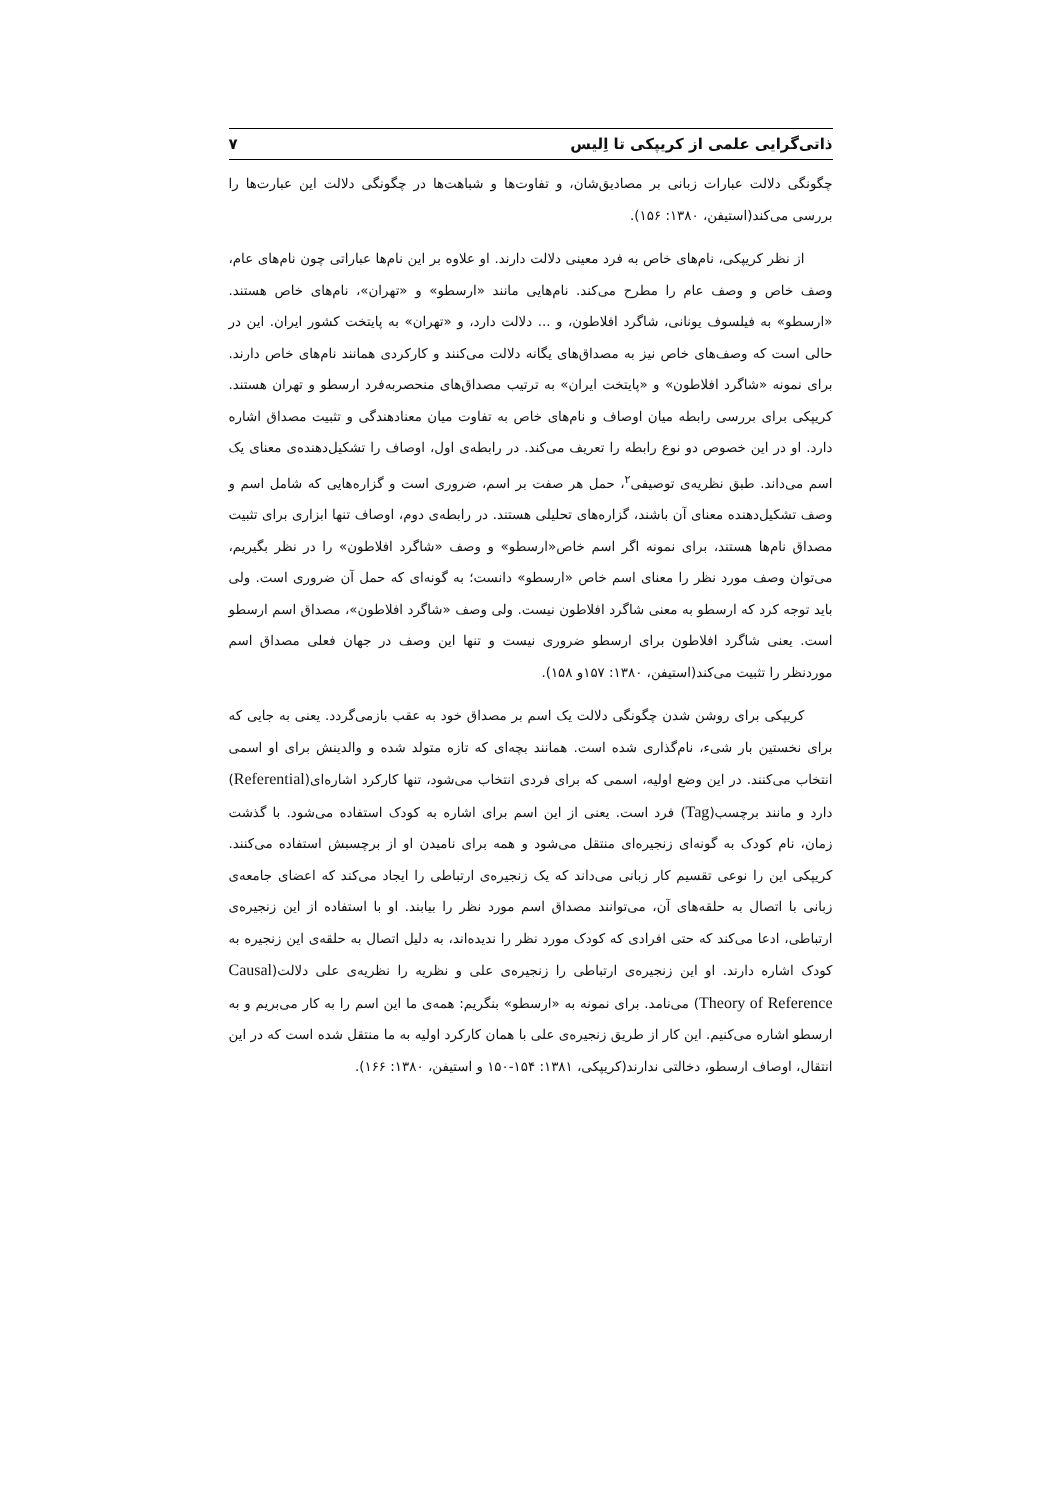ذاتی‌گرایی علمی از کریپکی تا اِلیس ۷
چگونگی دلالت عبارات زبانی بر مصادیق‌شان، و تفاوت‌ها و شباهت‌ها در چگونگی دلالت این عبارت‌ها را بررسی می‌کند(استیفن، ۱۳۸۰: ۱۵۶).
از نظر کریپکی، نام‌های خاص به فرد معینی دلالت دارند. او علاوه بر این نام‌ها عباراتی چون نام‌های عام، وصف خاص و وصف عام را مطرح می‌کند. نام‌هایی مانند «ارسطو» و «تهران»، نام‌های خاص هستند. «ارسطو» به فیلسوف یونانی، شاگرد افلاطون، و ... دلالت دارد، و «تهران» به پایتخت کشور ایران. این در حالی است که وصف‌های خاص نیز به مصداق‌های یگانه دلالت می‌کنند و کارکردی همانند نام‌های خاص دارند. برای نمونه «شاگرد افلاطون» و «پایتخت ایران» به ترتیب مصداق‌های منحصربه‌فرد ارسطو و تهران هستند. کریپکی برای بررسی رابطه میان اوصاف و نام‌های خاص به تفاوت میان معنادهندگی و تثبیت مصداق اشاره دارد. او در این خصوص دو نوع رابطه را تعریف می‌کند. در رابطه‌ی اول، اوصاف را تشکیل‌دهنده‌ی معنای یک اسم می‌داند. طبق نظریه‌ی توصیفی<sup>۲</sup>، حمل هر صفت بر اسم، ضروری است و گزاره‌هایی که شامل اسم و وصف تشکیل‌دهنده معنای آن باشند، گزاره‌های تحلیلی هستند. در رابطه‌ی دوم، اوصاف تنها ابزاری برای تثبیت مصداق نام‌ها هستند، برای نمونه اگر اسم خاص«ارسطو» و وصف «شاگرد افلاطون» را در نظر بگیریم، می‌توان وصف مورد نظر را معنای اسم خاص «ارسطو» دانست؛ به گونه‌ای که حمل آن ضروری است. ولی باید توجه کرد که ارسطو به معنی شاگرد افلاطون نیست. ولی وصف «شاگرد افلاطون»، مصداق اسم ارسطو است. یعنی شاگرد افلاطون برای ارسطو ضروری نیست و تنها این وصف در جهان فعلی مصداق اسم موردنظر را تثبیت می‌کند(استیفن، ۱۳۸۰: ۱۵۷و ۱۵۸).
کریپکی برای روشن شدن چگونگی دلالت یک اسم بر مصداق خود به عقب بازمی‌گردد. یعنی به جایی که برای نخستین بار شیء، نام‌گذاری شده است. همانند بچه‌ای که تازه متولد شده و والدینش برای او اسمی انتخاب می‌کنند. در این وضع اولیه، اسمی که برای فردی انتخاب می‌شود، تنها کارکرد اشاره‌ای(Referential) دارد و مانند برچسب(Tag) فرد است. یعنی از این اسم برای اشاره به کودک استفاده می‌شود. با گذشت زمان، نام کودک به گونه‌ای زنجیره‌ای منتقل می‌شود و همه برای نامیدن او از برچسبش استفاده می‌کنند. کریپکی این را نوعی تقسیم کار زبانی می‌داند که یک زنجیره‌ی ارتباطی را ایجاد می‌کند که اعضای جامعه‌ی زبانی با اتصال به حلقه‌های آن، می‌توانند مصداق اسم مورد نظر را بیابند. او با استفاده از این زنجیره‌ی ارتباطی، ادعا می‌کند که حتی افرادی که کودک مورد نظر را ندیده‌اند، به دلیل اتصال به حلقه‌ی این زنجیره به کودک اشاره دارند. او این زنجیره‌ی ارتباطی را زنجیره‌ی علی و نظریه را نظریه‌ی علی دلالت(Causal Theory of Reference) می‌نامد. برای نمونه به «ارسطو» بنگریم: همه‌ی ما این اسم را به کار می‌بریم و به ارسطو اشاره می‌کنیم. این کار از طریق زنجیره‌ی علی با همان کارکرد اولیه به ما منتقل شده است که در این انتقال، اوصاف ارسطو، دخالتی ندارند(کریپکی، ۱۳۸۱: ۱۵۴-۱۵۰ و استیفن، ۱۳۸۰: ۱۶۶).